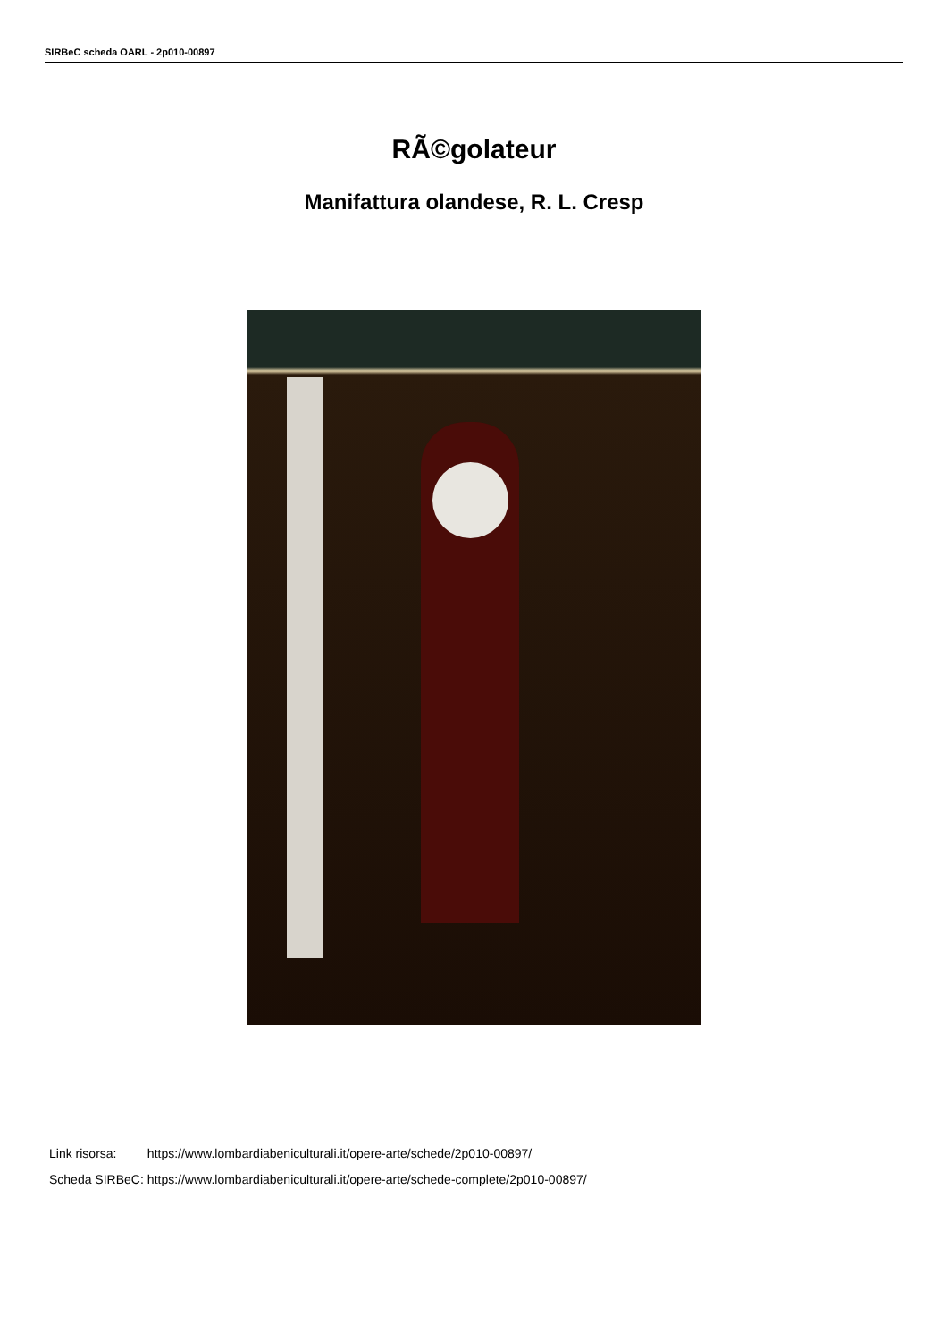SIRBeC scheda OARL - 2p010-00897
RÃ©golateur
Manifattura olandese, R. L. Cresp
| Link risorsa: | https://www.lombardiabeniculturali.it/opere-arte/schede/2p010-00897/ |
| Scheda SIRBeC: | https://www.lombardiabeniculturali.it/opere-arte/schede-complete/2p010-00897/ |